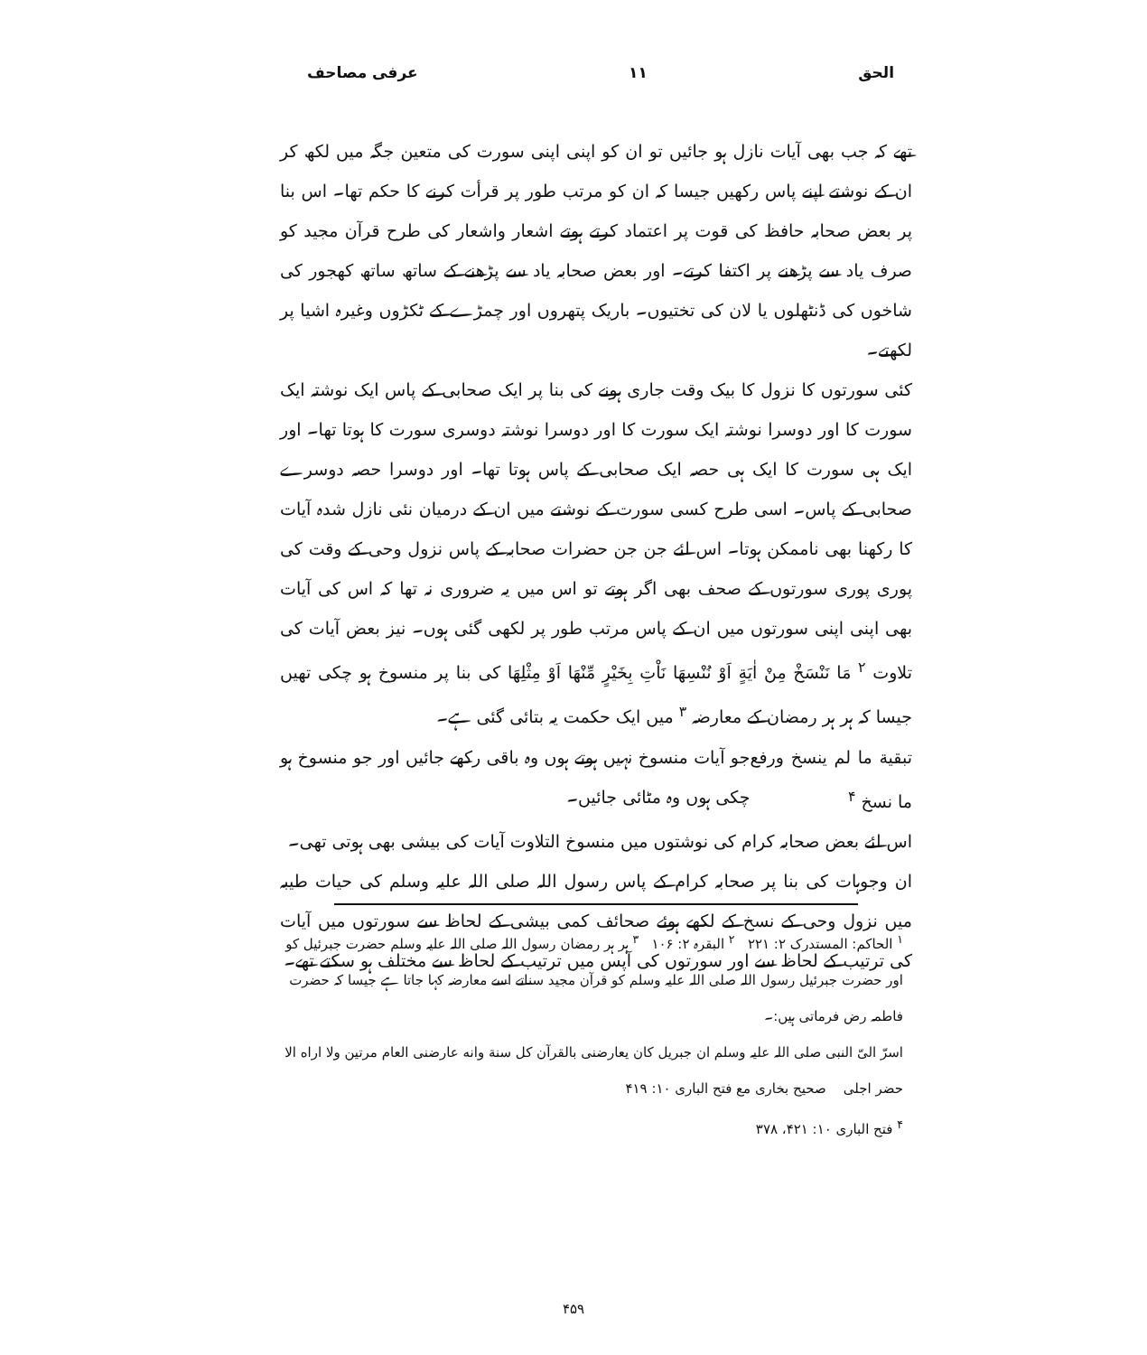الحق ۱۱ عرفی مصاحف
تھے کہ جب بھی آیات نازل ہو جائیں تو ان کو اپنی اپنی سورت کی متعین جگہ میں لکھ کر ان کے نوشتے اپنے پاس رکھیں جیسا کہ ان کو مرتب طور پر قرأت کرنے کا حکم تھا۔ اس بنا پر بعض صحابہ حافظ کی قوت پر اعتماد کرتے ہوتے اشعار واشعار کی طرح قرآن مجید کو صرف یاد سے پڑھنے پر اکتفا کرتے۔ اور بعض صحابہ یاد سے پڑھنے کے ساتھ ساتھ کھجور کی شاخوں کی ڈنٹھلوں یا لان کی تختیوں۔ باریک پتھروں اور چمڑے کے ٹکڑوں وغیرہ اشیا پر لکھتے۔
کئی سورتوں کا نزول کا بیک وقت جاری ہونے کی بنا پر ایک صحابی کے پاس ایک نوشتہ ایک سورت کا اور دوسرا نوشتہ ایک سورت کا اور دوسرا نوشتہ دوسری سورت کا ہوتا تھا۔ اور ایک ہی سورت کا ایک ہی حصہ ایک صحابی کے پاس ہوتا تھا۔ اور دوسرا حصہ دوسرے صحابی کے پاس۔ اسی طرح کسی سورت کے نوشتے میں ان کے درمیان نئی نازل شدہ آیات کا رکھنا بھی ناممکن ہوتا۔ اس لئے جن جن حضرات صحابہ کے پاس نزول وحی کے وقت کی پوری پوری سورتوں کے صحف بھی اگر ہوتے تو اس میں یہ ضروری نہ تھا کہ اس کی آیات بھی اپنی اپنی سورتوں میں ان کے پاس مرتب طور پر لکھی گئی ہوں۔ نیز بعض آیات کی تلاوت <sup>۲</sup> مَا نَنْسَخْ مِنْ اٰيَةٍ اَوْ نُنْسِهَا نَاْتِ بِخَيْرٍ مِّنْهَا اَوْ مِثْلِهَا کی بنا پر منسوخ ہو چکی تھیں جیسا کہ ہر ہر رمضان کے معارضہ <sup>۳</sup> میں ایک حکمت یہ بتائی گئی ہے۔
تبقية ما لم ينسخ ورفع ما نسخ <sup>۴</sup> جو آیات منسوخ نہیں ہوتے ہوں وہ باقی رکھے جائیں اور جو منسوخ ہو چکی ہوں وہ مٹائی جائیں۔
اس لئے بعض صحابہ کرام کی نوشتوں میں منسوخ التلاوت آیات کی بیشی بھی ہوتی تھی۔
ان وجوہات کی بنا پر صحابہ کرام کے پاس رسول اللہ صلی اللہ علیہ وسلم کی حیات طیبہ میں نزول وحی کے نسخ کے لکھے ہوئے صحائف کمی بیشی کے لحاظ سے سورتوں میں آیات کی ترتیب کے لحاظ سے اور سورتوں کی آپس میں ترتیب کے لحاظ سے مختلف ہو سکتے تھے۔
<sup>۱</sup> الحاکم: المستدرک ۲: ۲۲۱ <sup>۲</sup> البقرہ ۲: ۱۰۶ <sup>۳</sup> ہر ہر رمضان رسول اللہ صلی اللہ علیہ وسلم حضرت جبرئیل کو اور حضرت جبرئیل رسول اللہ صلی اللہ علیہ وسلم کو قرآن مجید سناتے اسے معارضہ کہا جاتا ہے جیسا کہ حضرت فاطمہ رض فرماتی ہیں:۔
اسرّ الیّ النبی صلی اللہ علیہ وسلم ان جبریل کان یعارضنی بالقرآن کل سنة وانه عارضنی العام مرتین ولا اراه الا حضر اجلی صحیح بخاری مع فتح الباری ۱۰: ۴۱۹
<sup>۴</sup> فتح الباری ۱۰: ۴۲۱، ۳۷۸
۴۵۹